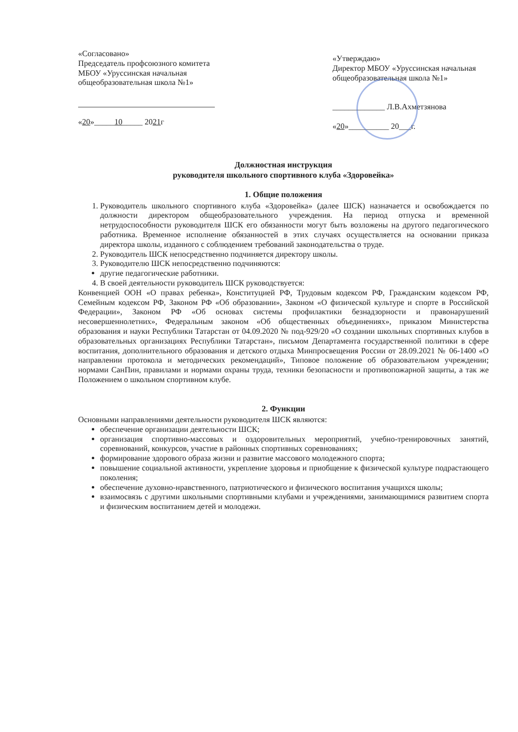«Согласовано»
Председатель профсоюзного комитета МБОУ «Уруссинская начальная общеобразовательная школа №1»
«20»_____10_____ 2021г
«Утверждаю»
Директор МБОУ «Уруссинская начальная общеобразовательная школа №1»
_____________ Л.В.Ахметзянова
«20»__________ 20___г.
Должностная инструкция
руководителя школьного спортивного клуба «Здоровейка»
1. Общие положения
1. Руководитель школьного спортивного клуба «Здоровейка» (далее ШСК) назначается и освобождается по должности директором общеобразовательного учреждения. На период отпуска и временной нетрудоспособности руководителя ШСК его обязанности могут быть возложены на другого педагогического работника. Временное исполнение обязанностей в этих случаях осуществляется на основании приказа директора школы, изданного с соблюдением требований законодательства о труде.
2. Руководитель ШСК непосредственно подчиняется директору школы.
3. Руководителю ШСК непосредственно подчиняются:
другие педагогические работники.
4. В своей деятельности руководитель ШСК руководствуется:
Конвенцией ООН «О правах ребенка», Конституцией РФ, Трудовым кодексом РФ, Гражданским кодексом РФ, Семейным кодексом РФ, Законом РФ «Об образовании», Законом «О физической культуре и спорте в Российской Федерации», Законом РФ «Об основах системы профилактики безнадзорности и правонарушений несовершеннолетних», Федеральным законом «Об общественных объединениях», приказом Министерства образования и науки Республики Татарстан от 04.09.2020 № под-929/20 «О создании школьных спортивных клубов в образовательных организациях Республики Татарстан», письмом Департамента государственной политики в сфере воспитания, дополнительного образования и детского отдыха Минпросвещения России от 28.09.2021 № 06-1400 «О направлении протокола и методических рекомендаций», Типовое положение об образовательном учреждении; нормами СанПин, правилами и нормами охраны труда, техники безопасности и противопожарной защиты, а так же Положением о школьном спортивном клубе.
2. Функции
Основными направлениями деятельности руководителя ШСК являются:
обеспечение организации деятельности ШСК;
организация спортивно-массовых и оздоровительных мероприятий, учебно-тренировочных занятий, соревнований, конкурсов, участие в районных спортивных соревнованиях;
формирование здорового образа жизни и развитие массового молодежного спорта;
повышение социальной активности, укрепление здоровья и приобщение к физической культуре подрастающего поколения;
обеспечение духовно-нравственного, патриотического и физического воспитания учащихся школы;
взаимосвязь с другими школьными спортивными клубами и учреждениями, занимающимися развитием спорта и физическим воспитанием детей и молодежи.